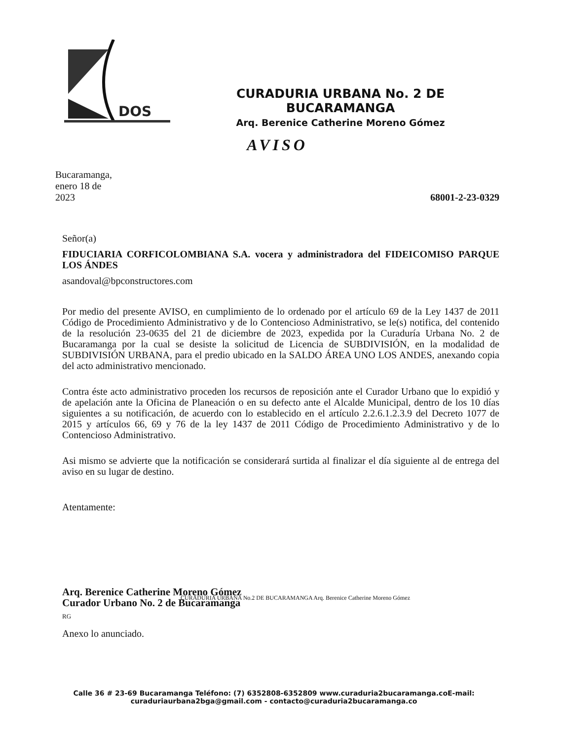DOS
CURADURIA URBANA No. 2 DE BUCARAMANGA
Arq. Berenice Catherine Moreno Gómez
AVISO
Bucaramanga,
enero 18 de
2023
68001-2-23-0329
Señor(a)
FIDUCIARIA CORFICOLOMBIANA S.A. vocera y administradora del FIDEICOMISO PARQUE LOS ÁNDES
asandoval@bpconstructores.com
Por medio del presente AVISO, en cumplimiento de lo ordenado por el artículo 69 de la Ley 1437 de 2011 Código de Procedimiento Administrativo y de lo Contencioso Administrativo, se le(s) notifica, del contenido de la resolución 23-0635 del 21 de diciembre de 2023, expedida por la Curaduría Urbana No. 2 de Bucaramanga por la cual se desiste la solicitud de Licencia de SUBDIVISIÓN, en la modalidad de SUBDIVISIÓN URBANA, para el predio ubicado en la SALDO ÁREA UNO LOS ANDES, anexando copia del acto administrativo mencionado.
Contra éste acto administrativo proceden los recursos de reposición ante el Curador Urbano que lo expidió y de apelación ante la Oficina de Planeación o en su defecto ante el Alcalde Municipal, dentro de los 10 días siguientes a su notificación, de acuerdo con lo establecido en el artículo 2.2.6.1.2.3.9 del Decreto 1077 de 2015 y artículos 66, 69 y 76 de la ley 1437 de 2011 Código de Procedimiento Administrativo y de lo Contencioso Administrativo.
Asi mismo se advierte que la notificación se considerará surtida al finalizar el día siguiente al de entrega del aviso en su lugar de destino.
Atentamente:
Arq. Berenice Catherine Moreno Gómez
Curador Urbano No. 2 de Bucaramanga
RG
CURADURIA URBANA No.2 DE BUCARAMANGA Arq. Berenice Catherine Moreno Gómez
Anexo lo anunciado.
Calle 36 # 23-69 Bucaramanga Teléfono: (7) 6352808-6352809 www.curaduria2bucaramanga.coE-mail: curaduriaurbana2bga@gmail.com - contacto@curaduria2bucaramanga.co